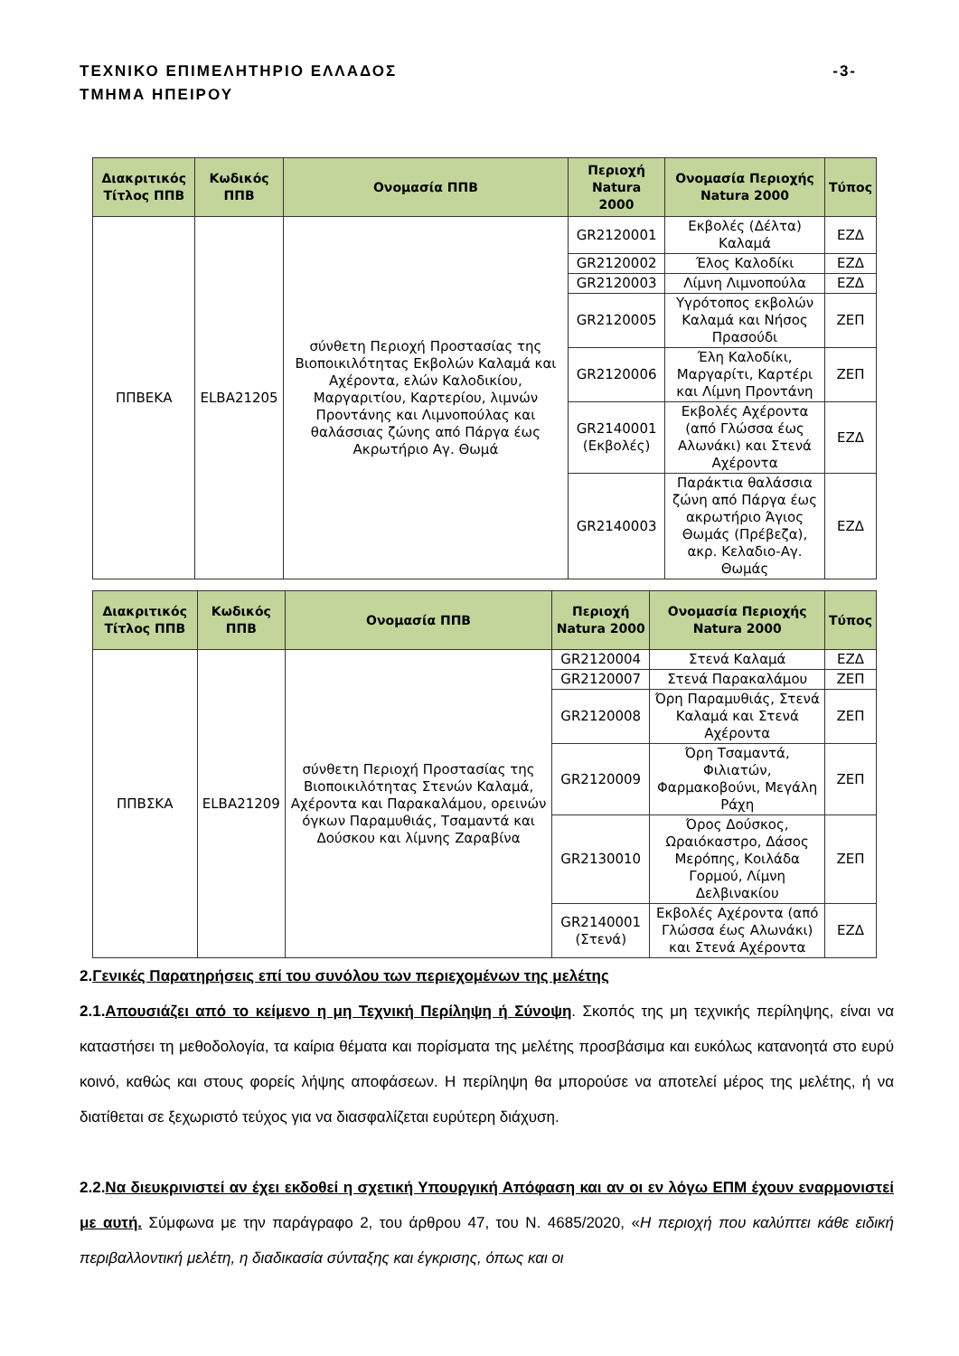ΤΕΧΝΙΚΟ ΕΠΙΜΕΛΗΤΗΡΙΟ ΕΛΛΑΔΟΣ
ΤΜΗΜΑ ΗΠΕΙΡΟΥ
-3-
| Διακριτικός Τίτλος ΠΠΒ | Κωδικός ΠΠΒ | Ονομασία ΠΠΒ | Περιοχή Natura 2000 | Ονομασία Περιοχής Natura 2000 | Τύπος |
| --- | --- | --- | --- | --- | --- |
| ΠΠΒΕΚΑ | ELBA21205 | σύνθετη Περιοχή Προστασίας της Βιοποικιλότητας Εκβολών Καλαμά και Αχέροντα, ελών Καλοδικίου, Μαργαριτίου, Καρτερίου, λιμνών Προντάνης και Λιμνοπούλας και θαλάσσιας ζώνης από Πάργα έως Ακρωτήριο Αγ. Θωμά | GR2120001 | Εκβολές (Δέλτα) Καλαμά | ΕΖΔ |
| | | | GR2120002 | Έλος Καλοδίκι | ΕΖΔ |
| | | | GR2120003 | Λίμνη Λιμνοπούλα | ΕΖΔ |
| | | | GR2120005 | Υγρότοπος εκβολών Καλαμά και Νήσος Πρασούδι | ΖΕΠ |
| | | | GR2120006 | Έλη Καλοδίκι, Μαργαρίτι, Καρτέρι και Λίμνη Προντάνη | ΖΕΠ |
| | | | GR2140001 (Εκβολές) | Εκβολές Αχέροντα (από Γλώσσα έως Αλωνάκι) και Στενά Αχέροντα | ΕΖΔ |
| | | | GR2140003 | Παράκτια θαλάσσια ζώνη από Πάργα έως ακρωτήριο Άγιος Θωμάς (Πρέβεζα), ακρ. Κελαδιο-Αγ. Θωμάς | ΕΖΔ |
| Διακριτικός Τίτλος ΠΠΒ | Κωδικός ΠΠΒ | Ονομασία ΠΠΒ | Περιοχή Natura 2000 | Ονομασία Περιοχής Natura 2000 | Τύπος |
| --- | --- | --- | --- | --- | --- |
| ΠΠΒΣΚΑ | ELBA21209 | σύνθετη Περιοχή Προστασίας της Βιοποικιλότητας Στενών Καλαμά, Αχέροντα και Παρακαλάμου, ορεινών όγκων Παραμυθιάς, Τσαμαντά και Δούσκου και λίμνης Ζαραβίνα | GR2120004 | Στενά Καλαμά | ΕΖΔ |
| | | | GR2120007 | Στενά Παρακαλάμου | ΖΕΠ |
| | | | GR2120008 | Όρη Παραμυθιάς, Στενά Καλαμά και Στενά Αχέροντα | ΖΕΠ |
| | | | GR2120009 | Όρη Τσαμαντά, Φιλιατών, Φαρμακοβούνι, Μεγάλη Ράχη | ΖΕΠ |
| | | | GR2130010 | Όρος Δούσκος, Ωραιόκαστρο, Δάσος Μερόπης, Κοιλάδα Γορμού, Λίμνη Δελβινακίου | ΖΕΠ |
| | | | GR2140001 (Στενά) | Εκβολές Αχέροντα (από Γλώσσα έως Αλωνάκι) και Στενά Αχέροντα | ΕΖΔ |
2. Γενικές Παρατηρήσεις επί του συνόλου των περιεχομένων της μελέτης
2.1. Απουσιάζει από το κείμενο η μη Τεχνική Περίληψη ή Σύνοψη. Σκοπός της μη τεχνικής περίληψης, είναι να καταστήσει τη μεθοδολογία, τα καίρια θέματα και πορίσματα της μελέτης προσβάσιμα και ευκόλως κατανοητά στο ευρύ κοινό, καθώς και στους φορείς λήψης αποφάσεων. Η περίληψη θα μπορούσε να αποτελεί μέρος της μελέτης, ή να διατίθεται σε ξεχωριστό τεύχος για να διασφαλίζεται ευρύτερη διάχυση.
2.2. Να διευκρινιστεί αν έχει εκδοθεί η σχετική Υπουργική Απόφαση και αν οι εν λόγω ΕΠΜ έχουν εναρμονιστεί με αυτή. Σύμφωνα με την παράγραφο 2, του άρθρου 47, του Ν. 4685/2020, «Η περιοχή που καλύπτει κάθε ειδική περιβαλλοντική μελέτη, η διαδικασία σύνταξης και έγκρισης, όπως και οι